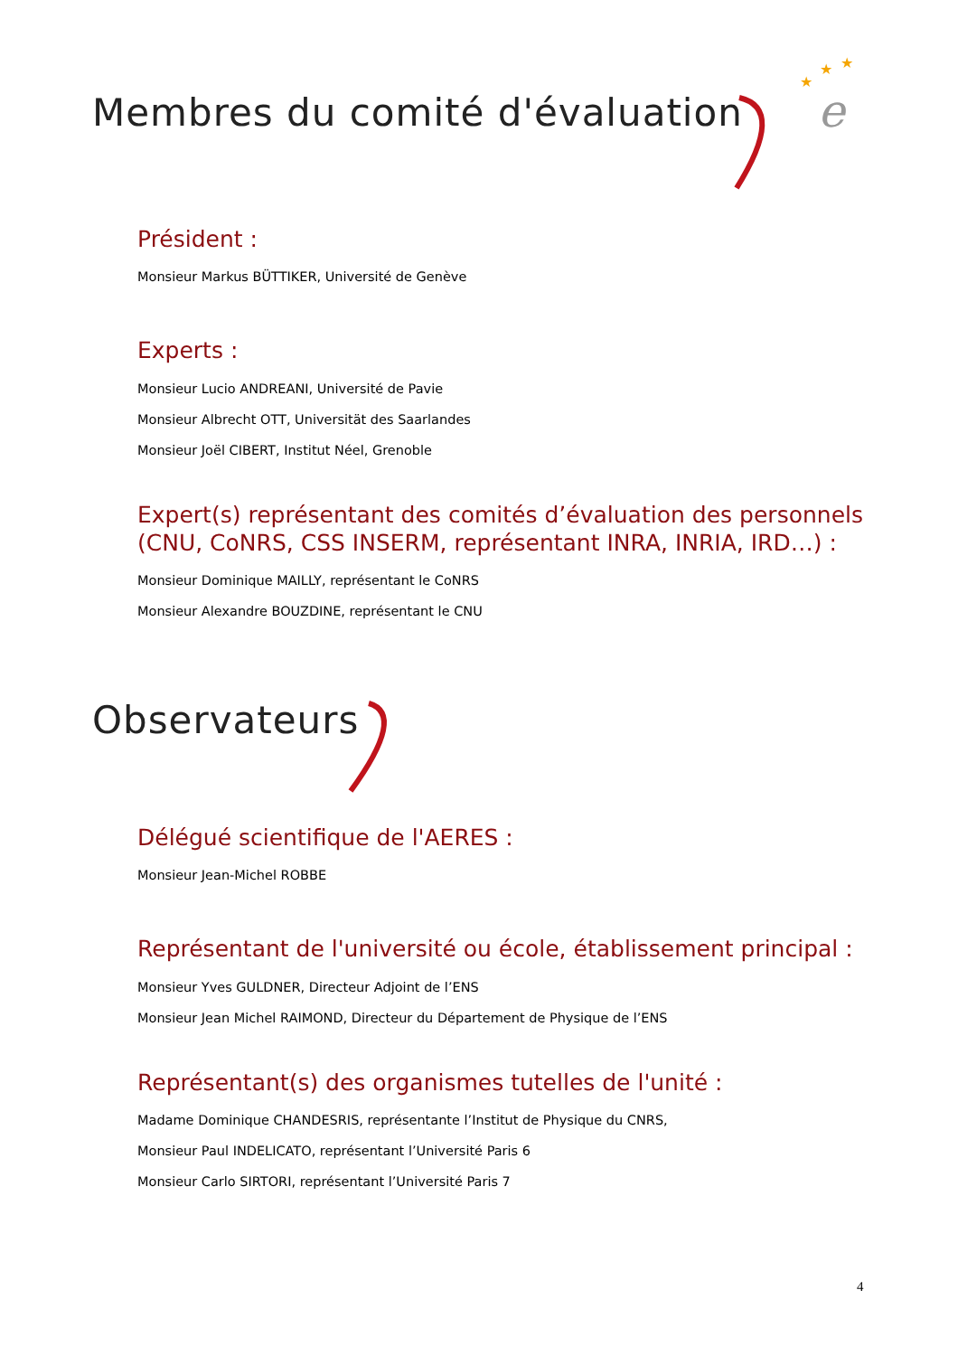e
★
★
★
Membres du comité d'évaluation
Président :
Monsieur Markus BÜTTIKER, Université de Genève
Experts :
Monsieur Lucio ANDREANI, Université de Pavie
Monsieur Albrecht OTT, Universität des Saarlandes
Monsieur Joël CIBERT, Institut Néel, Grenoble
Expert(s) représentant des comités d’évaluation des personnels (CNU, CoNRS, CSS INSERM, représentant INRA, INRIA, IRD…) :
Monsieur Dominique MAILLY, représentant le CoNRS
Monsieur Alexandre BOUZDINE, représentant le CNU
Observateurs
Délégué scientifique de l'AERES :
Monsieur Jean-Michel ROBBE
Représentant de l'université ou école, établissement principal :
Monsieur Yves GULDNER, Directeur Adjoint de l’ENS
Monsieur Jean Michel RAIMOND, Directeur du Département de Physique de l’ENS
Représentant(s) des organismes tutelles de l'unité :
Madame Dominique CHANDESRIS, représentante l’Institut de Physique du CNRS,
Monsieur Paul INDELICATO, représentant l’Université Paris 6
Monsieur Carlo SIRTORI, représentant l’Université Paris 7
4